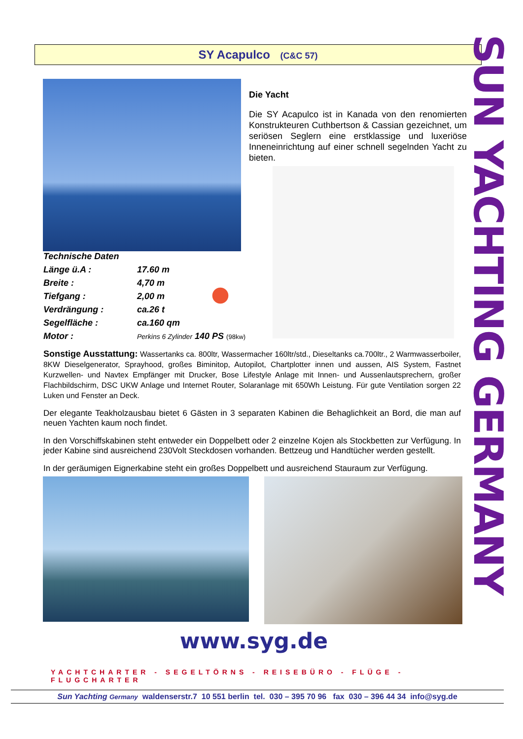SY Acapulco (C&C 57)
Die Yacht
Die SY Acapulco ist in Kanada von den renomierten Konstrukteuren Cuthbertson & Cassian gezeichnet, um seriösen Seglern eine erstklassige und luxeriöse Inneneinrichtung auf einer schnell segelnden Yacht zu bieten.
| Technische Daten | |
| Länge ü.A : | 17.60 m |
| Breite : | 4,70 m |
| Tiefgang : | 2,00 m |
| Verdrängung : | ca.26 t |
| Segelfläche : | ca.160 qm |
| Motor : | Perkins 6 Zylinder 140 PS (98kw) |
Sonstige Ausstattung: Wassertanks ca. 800ltr, Wassermacher 160ltr/std., Dieseltanks ca.700ltr., 2 Warmwasserboiler, 8KW Dieselgenerator, Sprayhood, großes Biminitop, Autopilot, Chartplotter innen und aussen, AIS System, Fastnet Kurzwellen- und Navtex Empfänger mit Drucker, Bose Lifestyle Anlage mit Innen- und Aussenlautsprechern, großer Flachbildschirm, DSC UKW Anlage und Internet Router, Solaranlage mit 650Wh Leistung. Für gute Ventilation sorgen 22 Luken und Fenster an Deck.
Der elegante Teakholzausbau bietet 6 Gästen in 3 separaten Kabinen die Behaglichkeit an Bord, die man auf neuen Yachten kaum noch findet.
In den Vorschiffskabinen steht entweder ein Doppelbett oder 2 einzelne Kojen als Stockbetten zur Verfügung. In jeder Kabine sind ausreichend 230Volt Steckdosen vorhanden. Bettzeug und Handtücher werden gestellt.
In der geräumigen Eignerkabine steht ein großes Doppelbett und ausreichend Stauraum zur Verfügung.
www.syg.de
YACHTCHARTER - SEGELTÖRNS - REISEBÜRO - FLÜGE - FLUGCHARTER
Sun Yachting Germany waldenserstr.7 10 551 berlin tel. 030 – 395 70 96 fax 030 – 396 44 34 info@syg.de
SUN YACHTING GERMANY